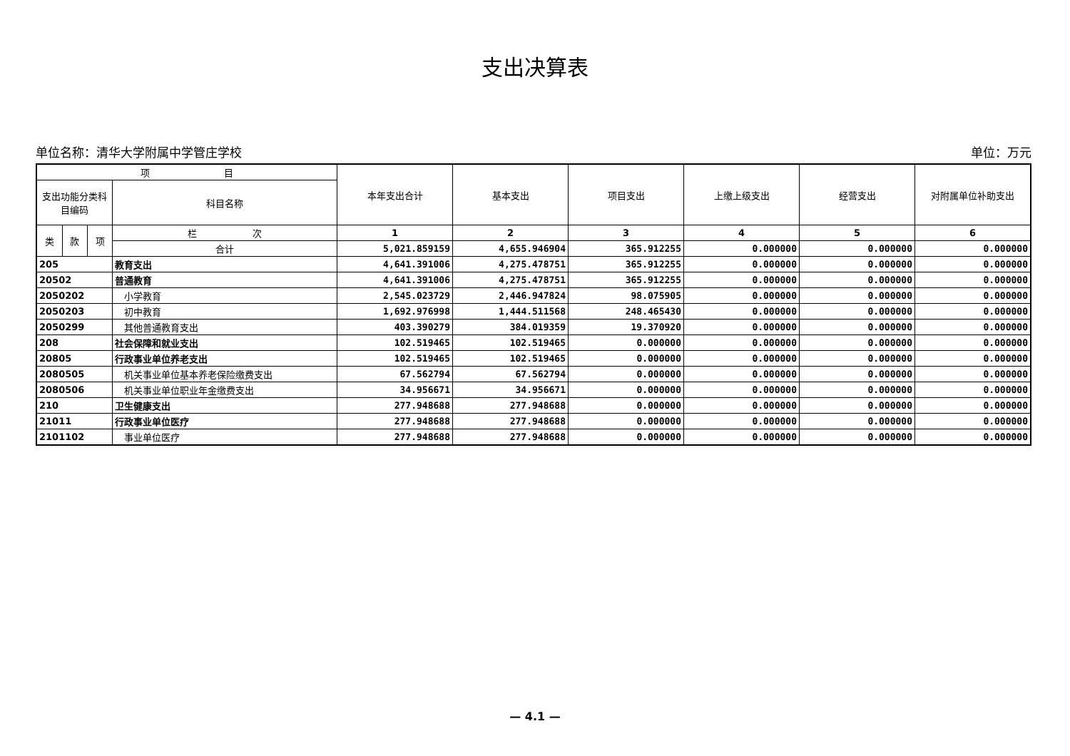支出决算表
单位名称：清华大学附属中学管庄学校 单位：万元
| 项 目 | | | | 本年支出合计 | 基本支出 | 项目支出 | 上缴上级支出 | 经营支出 | 对附属单位补助支出 |
| --- | --- | --- | --- | --- | --- | --- | --- | --- | --- |
| 支出功能分类科目编码 | | | 科目名称 | | | | | | |
| 类 | 款 | 项 | 栏 次 | 1 | 2 | 3 | 4 | 5 | 6 |
| | | | 合计 | 5,021.859159 | 4,655.946904 | 365.912255 | 0.000000 | 0.000000 | 0.000000 |
| 205 | | | 教育支出 | 4,641.391006 | 4,275.478751 | 365.912255 | 0.000000 | 0.000000 | 0.000000 |
| 20502 | | | 普通教育 | 4,641.391006 | 4,275.478751 | 365.912255 | 0.000000 | 0.000000 | 0.000000 |
| 2050202 | | | 小学教育 | 2,545.023729 | 2,446.947824 | 98.075905 | 0.000000 | 0.000000 | 0.000000 |
| 2050203 | | | 初中教育 | 1,692.976998 | 1,444.511568 | 248.465430 | 0.000000 | 0.000000 | 0.000000 |
| 2050299 | | | 其他普通教育支出 | 403.390279 | 384.019359 | 19.370920 | 0.000000 | 0.000000 | 0.000000 |
| 208 | | | 社会保障和就业支出 | 102.519465 | 102.519465 | 0.000000 | 0.000000 | 0.000000 | 0.000000 |
| 20805 | | | 行政事业单位养老支出 | 102.519465 | 102.519465 | 0.000000 | 0.000000 | 0.000000 | 0.000000 |
| 2080505 | | | 机关事业单位基本养老保险缴费支出 | 67.562794 | 67.562794 | 0.000000 | 0.000000 | 0.000000 | 0.000000 |
| 2080506 | | | 机关事业单位职业年金缴费支出 | 34.956671 | 34.956671 | 0.000000 | 0.000000 | 0.000000 | 0.000000 |
| 210 | | | 卫生健康支出 | 277.948688 | 277.948688 | 0.000000 | 0.000000 | 0.000000 | 0.000000 |
| 21011 | | | 行政事业单位医疗 | 277.948688 | 277.948688 | 0.000000 | 0.000000 | 0.000000 | 0.000000 |
| 2101102 | | | 事业单位医疗 | 277.948688 | 277.948688 | 0.000000 | 0.000000 | 0.000000 | 0.000000 |
— 4.1 —